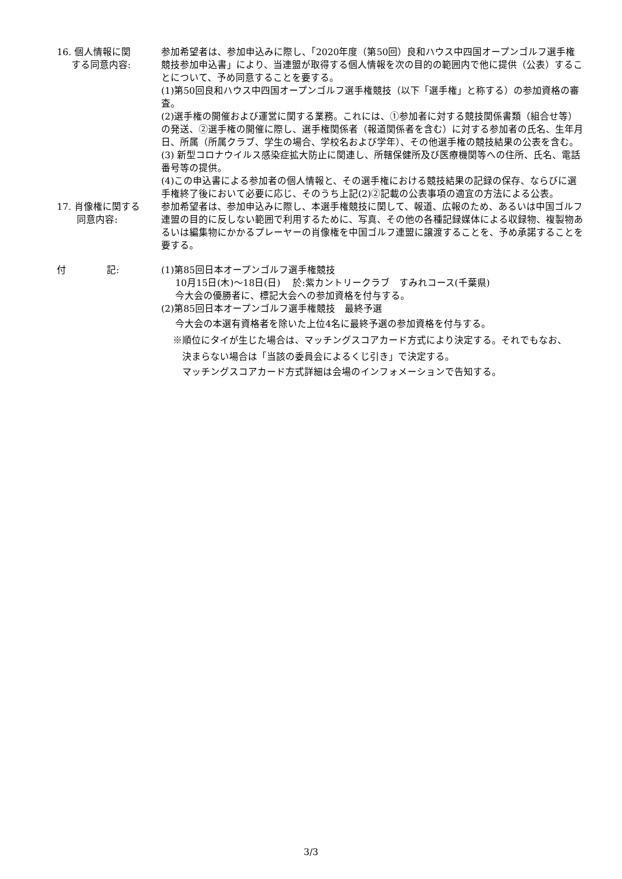16. 個人情報に関
する同意内容:
参加希望者は、参加申込みに際し、「2020年度（第50回）良和ハウス中四国オープンゴルフ選手権競技参加申込書」により、当連盟が取得する個人情報を次の目的の範囲内で他に提供（公表）することについて、予め同意することを要する。
(1)第50回良和ハウス中四国オープンゴルフ選手権競技（以下「選手権」と称する）の参加資格の審査。
(2)選手権の開催および運営に関する業務。これには、①参加者に対する競技関係書類（組合せ等）の発送、②選手権の開催に際し、選手権関係者（報道関係者を含む）に対する参加者の氏名、生年月日、所属（所属クラブ、学生の場合、学校名および学年）、その他選手権の競技結果の公表を含む。
(3) 新型コロナウイルス感染症拡大防止に関連し、所轄保健所及び医療機関等への住所、氏名、電話番号等の提供。
(4)この申込書による参加者の個人情報と、その選手権における競技結果の記録の保存、ならびに選手権終了後において必要に応じ、そのうち上記(2)②記載の公表事項の適宜の方法による公表。
17. 肖像権に関する
同意内容:
参加希望者は、参加申込みに際し、本選手権競技に関して、報道、広報のため、あるいは中国ゴルフ連盟の目的に反しない範囲で利用するために、写真、その他の各種記録媒体による収録物、複製物あるいは編集物にかかるプレーヤーの肖像権を中国ゴルフ連盟に譲渡することを、予め承諾することを要する。
付 記: (1)第85回日本オープンゴルフ選手権競技
10月15日(木)～18日(日)　 於:紫カントリークラブ　すみれコース(千葉県)
今大会の優勝者に、標記大会への参加資格を付与する。
(2)第85回日本オープンゴルフ選手権競技　最終予選
今大会の本選有資格者を除いた上位4名に最終予選の参加資格を付与する。
※順位にタイが生じた場合は、マッチングスコアカード方式により決定する。それでもなお、
決まらない場合は「当該の委員会によるくじ引き」で決定する。
マッチングスコアカード方式詳細は会場のインフォメーションで告知する。
3/3